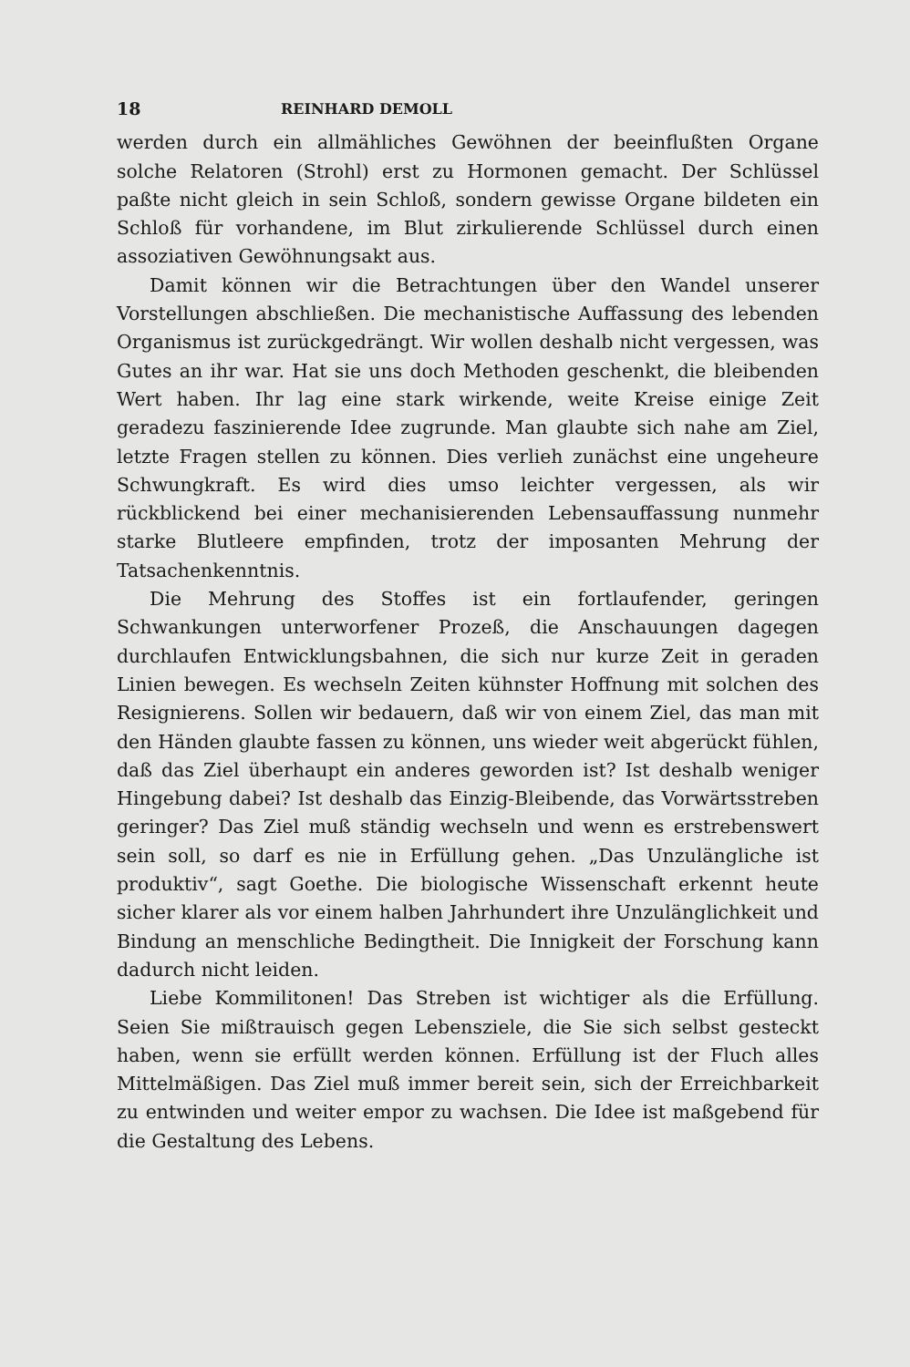18 REINHARD DEMOLL
werden durch ein allmähliches Gewöhnen der beeinflußten Organe solche Relatoren (Strohl) erst zu Hormonen gemacht. Der Schlüssel paßte nicht gleich in sein Schloß, sondern gewisse Organe bildeten ein Schloß für vorhandene, im Blut zirkulierende Schlüssel durch einen assoziativen Gewöhnungsakt aus.
Damit können wir die Betrachtungen über den Wandel unserer Vorstellungen abschließen. Die mechanistische Auffassung des lebenden Organismus ist zurückgedrängt. Wir wollen deshalb nicht vergessen, was Gutes an ihr war. Hat sie uns doch Methoden geschenkt, die bleibenden Wert haben. Ihr lag eine stark wirkende, weite Kreise einige Zeit geradezu faszinierende Idee zugrunde. Man glaubte sich nahe am Ziel, letzte Fragen stellen zu können. Dies verlieh zunächst eine ungeheure Schwungkraft. Es wird dies umso leichter vergessen, als wir rückblickend bei einer mechanisierenden Lebensauffassung nunmehr starke Blutleere empfinden, trotz der imposanten Mehrung der Tatsachenkenntnis.
Die Mehrung des Stoffes ist ein fortlaufender, geringen Schwankungen unterworfener Prozeß, die Anschauungen dagegen durchlaufen Entwicklungsbahnen, die sich nur kurze Zeit in geraden Linien bewegen. Es wechseln Zeiten kühnster Hoffnung mit solchen des Resignierens. Sollen wir bedauern, daß wir von einem Ziel, das man mit den Händen glaubte fassen zu können, uns wieder weit abgerückt fühlen, daß das Ziel überhaupt ein anderes geworden ist? Ist deshalb weniger Hingebung dabei? Ist deshalb das Einzig-Bleibende, das Vorwärtsstreben geringer? Das Ziel muß ständig wechseln und wenn es erstrebenswert sein soll, so darf es nie in Erfüllung gehen. „Das Unzulängliche ist produktiv“, sagt Goethe. Die biologische Wissenschaft erkennt heute sicher klarer als vor einem halben Jahrhundert ihre Unzulänglichkeit und Bindung an menschliche Bedingtheit. Die Innigkeit der Forschung kann dadurch nicht leiden.
Liebe Kommilitonen! Das Streben ist wichtiger als die Erfüllung. Seien Sie mißtrauisch gegen Lebensziele, die Sie sich selbst gesteckt haben, wenn sie erfüllt werden können. Erfüllung ist der Fluch alles Mittelmäßigen. Das Ziel muß immer bereit sein, sich der Erreichbarkeit zu entwinden und weiter empor zu wachsen. Die Idee ist maßgebend für die Gestaltung des Lebens.